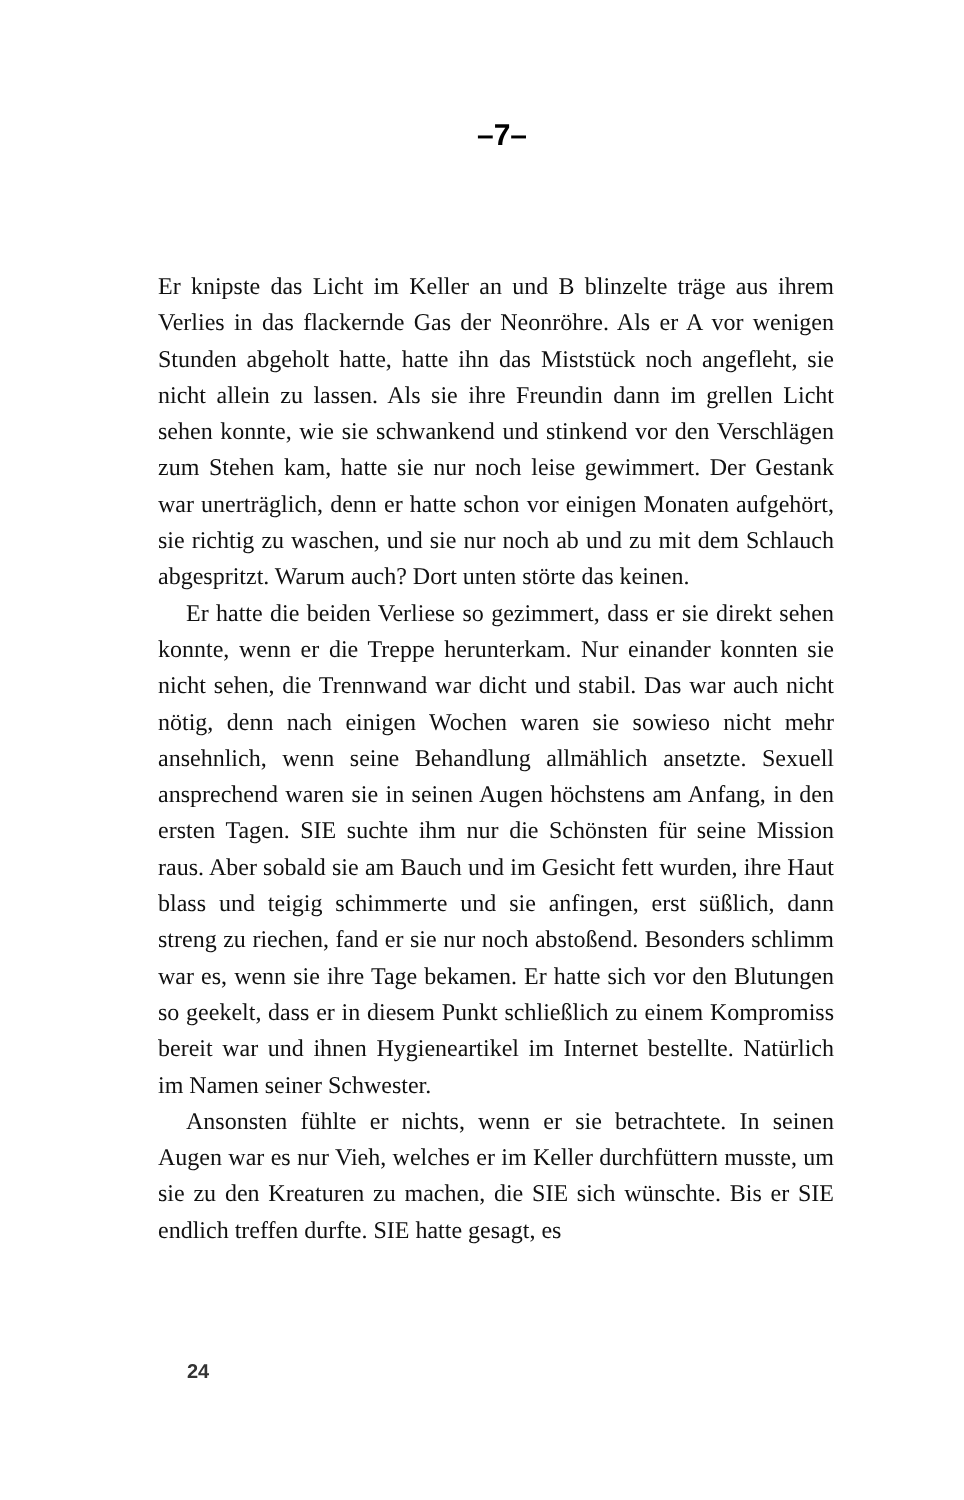–7–
Er knipste das Licht im Keller an und B blinzelte träge aus ihrem Verlies in das flackernde Gas der Neonröhre. Als er A vor wenigen Stunden abgeholt hatte, hatte ihn das Miststück noch angefleht, sie nicht allein zu lassen. Als sie ihre Freundin dann im grellen Licht sehen konnte, wie sie schwankend und stinkend vor den Verschlägen zum Stehen kam, hatte sie nur noch leise gewimmert. Der Gestank war unerträglich, denn er hatte schon vor einigen Monaten aufgehört, sie richtig zu waschen, und sie nur noch ab und zu mit dem Schlauch abgespritzt. Warum auch? Dort unten störte das keinen.
Er hatte die beiden Verliese so gezimmert, dass er sie direkt sehen konnte, wenn er die Treppe herunterkam. Nur einander konnten sie nicht sehen, die Trennwand war dicht und stabil. Das war auch nicht nötig, denn nach einigen Wochen waren sie sowieso nicht mehr ansehnlich, wenn seine Behandlung allmählich ansetzte. Sexuell ansprechend waren sie in seinen Augen höchstens am Anfang, in den ersten Tagen. SIE suchte ihm nur die Schönsten für seine Mission raus. Aber sobald sie am Bauch und im Gesicht fett wurden, ihre Haut blass und teigig schimmerte und sie anfingen, erst süßlich, dann streng zu riechen, fand er sie nur noch abstoßend. Besonders schlimm war es, wenn sie ihre Tage bekamen. Er hatte sich vor den Blutungen so geekelt, dass er in diesem Punkt schließlich zu einem Kompromiss bereit war und ihnen Hygieneartikel im Internet bestellte. Natürlich im Namen seiner Schwester.
Ansonsten fühlte er nichts, wenn er sie betrachtete. In seinen Augen war es nur Vieh, welches er im Keller durchfüttern musste, um sie zu den Kreaturen zu machen, die SIE sich wünschte. Bis er SIE endlich treffen durfte. SIE hatte gesagt, es
24